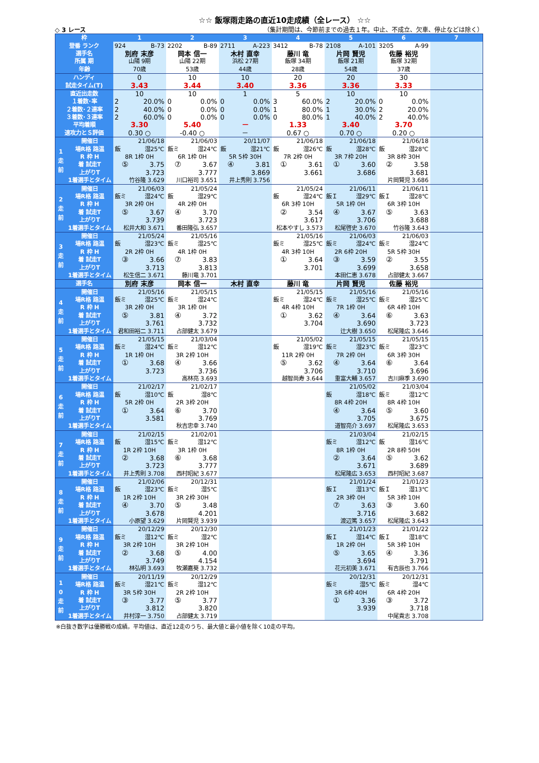☆☆ 飯塚雨走路の直近10走成績（全レース） ☆☆
◇ 3 レース （集計期間は、今節前までの過去１年。中止、不成立、欠車、停止などは除く）
| 枠 | | 1 | 2 | 3 | 4 | 5 | 6 | 7 |
| --- | --- | --- | --- | --- | --- | --- | --- | --- |
| 登番 ランク | | 924 B-73 | 2202 B-89 | 2711 A-223 | 3412 B-78 | 2108 A-101 | 3205 A-99 | |
| 選手名 | | 別府 末彦 | 岡本 信一 | 木村 直幸 | 藤川 竜 | 片岡 賢児 | 佐藤 裕児 | |
| 所属 期 | | 山陽 9期 | 山陽 22期 | 浜松 27期 | 飯塚 34期 | 飯塚 21期 | 飯塚 32期 | |
| 年齢 | | 70歳 | 53歳 | 44歳 | 28歳 | 54歳 | 37歳 | |
| ハンディ | | 0 | 10 | 10 | 20 | 20 | 30 | |
| 試走タイム(T) | | 3.43 | 3.44 | 3.40 | 3.36 | 3.36 | 3.33 | |
| 直近出走数 | | 10 | 10 | 1 | 5 | 10 | 10 | |
| １着数･率 | | 2 20.0% | 0 0.0% | 0 0.0% | 3 60.0% | 2 20.0% | 0 0.0% | |
| ２着数･２連率 | | 2 40.0% | 0 0.0% | 0 0.0% | 1 80.0% | 1 30.0% | 2 20.0% | |
| ３着数･３連率 | | 2 60.0% | 0 0.0% | 0 0.0% | 0 80.0% | 1 40.0% | 2 40.0% | |
| 平均着順 | | 3.30 | 5.40 | － | 1.33 | 3.40 | 3.70 | |
| 速攻力とＳ評価 | | 0.30 ○ | -0.40 ○ | － | 0.67 ○ | 0.70 ○ | 0.20 ○ | |
| 1 走 前 | 開催日 | 21/06/18 | 21/06/03 | 20/11/07 | 21/06/18 | 21/06/18 | 21/06/18 | |
| | 場R格 路温 | 飯 湿25℃ | 飯ミ 湿24℃ | 飯 湿21℃ | 飯 湿26℃ | 飯 湿28℃ | 飯 湿28℃ | |
| | R 枠 H | 8R 1枠 0H | 6R 1枠 0H | 5R 5枠 30H | 7R 2枠 0H | 3R 7枠 20H | 3R 8枠 30H | |
| | 着 試走T | ⑤ 3.75 | ⑦ 3.67 | ④ 3.81 | ① 3.61 | ① 3.60 | ② 3.58 | |
| | 上がりT | 3.723 | 3.777 | 3.869 | 3.661 | 3.686 | 3.681 | |
| | 1着選手とタイム | 竹谷隆 3.629 | 川口裕司 3.651 | 井上秀則 3.756 | | | 片岡賢児 3.686 | |
| 2 走 前 | 開催日 | 21/06/03 | 21/05/24 | | 21/05/24 | 21/06/11 | 21/06/11 | |
| | 場R格 路温 | 飯ミ 湿24℃ | 飯 湿29℃ | | 飯 湿24℃ | 飯Ｉ 湿29℃ | 飯Ｉ 湿28℃ | |
| | R 枠 H | 3R 2枠 0H | 4R 2枠 0H | | 6R 3枠 10H | 5R 1枠 0H | 6R 3枠 10H | |
| | 着 試走T | ⑤ 3.67 | ④ 3.70 | | ② 3.54 | ④ 3.67 | ⑤ 3.63 | |
| | 上がりT | 3.739 | 3.723 | | 3.617 | 3.706 | 3.688 | |
| | 1着選手とタイム | 松井大和 3.671 | 番田隆弘 3.657 | | 松本やすし 3.573 | 松尾啓史 3.670 | 竹谷隆 3.643 | |
| 3 走 前 | 開催日 | 21/05/24 | 21/05/16 | | 21/05/16 | 21/06/03 | 21/06/03 | |
| | 場R格 路温 | 飯 湿23℃ | 飯ミ 湿25℃ | | 飯ミ 湿25℃ | 飯ミ 湿24℃ | 飯ミ 湿24℃ | |
| | R 枠 H | 2R 2枠 0H | 4R 1枠 0H | | 4R 3枠 10H | 2R 6枠 20H | 5R 5枠 30H | |
| | 着 試走T | ③ 3.66 | ⑦ 3.83 | | ① 3.64 | ③ 3.59 | ② 3.55 | |
| | 上がりT | 3.713 | 3.813 | | 3.701 | 3.699 | 3.658 | |
| | 1着選手とタイム | 松生信二 3.671 | 藤川竜 3.701 | | | 本田仁恵 3.678 | 占部健太 3.667 | |
| 選手名 | | 別府 末彦 | 岡本 信一 | 木村 直幸 | 藤川 竜 | 片岡 賢児 | 佐藤 裕児 | |
| 4 走 前 | 開催日 | 21/05/16 | 21/05/15 | | 21/05/15 | 21/05/16 | 21/05/16 | |
| | 場R格 路温 | 飯ミ 湿25℃ | 飯ミ 湿24℃ | | 飯ミ 湿24℃ | 飯ミ 湿25℃ | 飯ミ 湿25℃ | |
| | R 枠 H | 3R 2枠 0H | 3R 1枠 0H | | 4R 4枠 10H | 7R 1枠 0H | 6R 4枠 10H | |
| | 着 試走T | ⑤ 3.81 | ④ 3.72 | | ① 3.62 | ④ 3.64 | ⑥ 3.63 | |
| | 上がりT | 3.761 | 3.732 | | 3.704 | 3.690 | 3.723 | |
| | 1着選手とタイム | 君和田裕二 3.711 | 占部健太 3.679 | | | 辻大樹 3.650 | 松尾隆広 3.646 | |
| 5 走 前 | 開催日 | 21/05/15 | 21/03/04 | | 21/05/02 | 21/05/15 | 21/05/15 | |
| | 場R格 路温 | 飯ミ 湿24℃ | 飯ミ 湿12℃ | | 飯 湿19℃ | 飯ミ 湿23℃ | 飯ミ 湿23℃ | |
| | R 枠 H | 1R 1枠 0H | 3R 2枠 10H | | 11R 2枠 0H | 7R 2枠 0H | 6R 3枠 30H | |
| | 着 試走T | ① 3.68 | ④ 3.66 | | ⑤ 3.62 | ④ 3.64 | ⑥ 3.64 | |
| | 上がりT | 3.723 | 3.736 | | 3.706 | 3.710 | 3.696 | |
| | 1着選手とタイム | | 高林亮 3.693 | | 越智尚寿 3.644 | 重富大輔 3.657 | 吉川麻季 3.690 | |
| 6 走 前 | 開催日 | 21/02/17 | 21/02/17 | | | 21/05/02 | 21/03/04 | |
| | 場R格 路温 | 飯 湿10℃ | 飯 湿8℃ | | | 飯 湿18℃ | 飯ミ 湿12℃ | |
| | R 枠 H | 5R 2枠 0H | 2R 3枠 20H | | | 8R 4枠 20H | 8R 4枠 10H | |
| | 着 試走T | ① 3.64 | ⑥ 3.70 | | | ④ 3.64 | ⑤ 3.60 | |
| | 上がりT | 3.581 | 3.769 | | | 3.705 | 3.675 | |
| | 1着選手とタイム | | 秋吉忠幸 3.740 | | | 道智亮介 3.697 | 松尾隆広 3.653 | |
| 7 走 前 | 開催日 | 21/02/15 | 21/02/01 | | | 21/03/04 | 21/02/15 | |
| | 場R格 路温 | 飯 湿15℃ | 飯ミ 湿12℃ | | | 飯ミ 湿12℃ | 飯 湿16℃ | |
| | R 枠 H | 1R 2枠 10H | 3R 1枠 0H | | | 8R 1枠 0H | 2R 8枠 50H | |
| | 着 試走T | ② 3.68 | ⑥ 3.68 | | | ② 3.64 | ⑤ 3.62 | |
| | 上がりT | 3.723 | 3.777 | | | 3.671 | 3.689 | |
| | 1着選手とタイム | 井上秀則 3.708 | 西村昭紀 3.677 | | | 松尾隆広 3.653 | 西村昭紀 3.687 | |
| 8 走 前 | 開催日 | 21/02/06 | 20/12/31 | | | 21/01/24 | 21/01/23 | |
| | 場R格 路温 | 飯 湿23℃ | 飯ミ 湿5℃ | | | 飯Ｉ 湿13℃ | 飯Ｉ 湿13℃ | |
| | R 枠 H | 1R 2枠 10H | 3R 2枠 30H | | | 2R 3枠 0H | 5R 3枠 10H | |
| | 着 試走T | ④ 3.70 | ⑤ 3.48 | | | ⑦ 3.63 | ③ 3.60 | |
| | 上がりT | 3.678 | 4.201 | | | 3.716 | 3.682 | |
| | 1着選手とタイム | 小原望 3.629 | 片岡賢児 3.939 | | | 渡辺篤 3.657 | 松尾隆広 3.643 | |
| 9 走 前 | 開催日 | 20/12/29 | 20/12/30 | | | 21/01/23 | 21/01/22 | |
| | 場R格 路温 | 飯ミ 湿12℃ | 飯ミ 湿2℃ | | | 飯Ｉ 湿14℃ | 飯Ｉ 湿18℃ | |
| | R 枠 H | 3R 2枠 10H | 3R 2枠 10H | | | 1R 2枠 0H | 5R 3枠 10H | |
| | 着 試走T | ② 3.68 | ⑤ 4.00 | | | ⑤ 3.65 | ④ 3.36 | |
| | 上がりT | 3.749 | 4.154 | | | 3.694 | 3.791 | |
| | 1着選手とタイム | 林弘明 3.693 | 牧瀬嘉葵 3.732 | | | 花元初美 3.671 | 有吉辰也 3.766 | |
| 1 0 走 前 | 開催日 | 20/11/19 | 20/12/29 | | | 20/12/31 | 20/12/31 | |
| | 場R格 路温 | 飯ミ 湿21℃ | 飯ミ 湿12℃ | | | 飯ミ 湿5℃ | 飯ミ 湿4℃ | |
| | R 枠 H | 3R 5枠 30H | 2R 2枠 10H | | | 3R 6枠 40H | 6R 4枠 20H | |
| | 着 試走T | ③ 3.77 | ⑤ 3.77 | | | ① 3.36 | ③ 3.72 | |
| | 上がりT | 3.812 | 3.820 | | | 3.939 | 3.718 | |
| | 1着選手とタイム | 井村淳一 3.750 | 占部健太 3.719 | | | | 中尾貴志 3.708 | |
※白抜き数字は優勝戦の成績。平均値は、直近12走のうち、最大値と最小値を除く10走の平均。